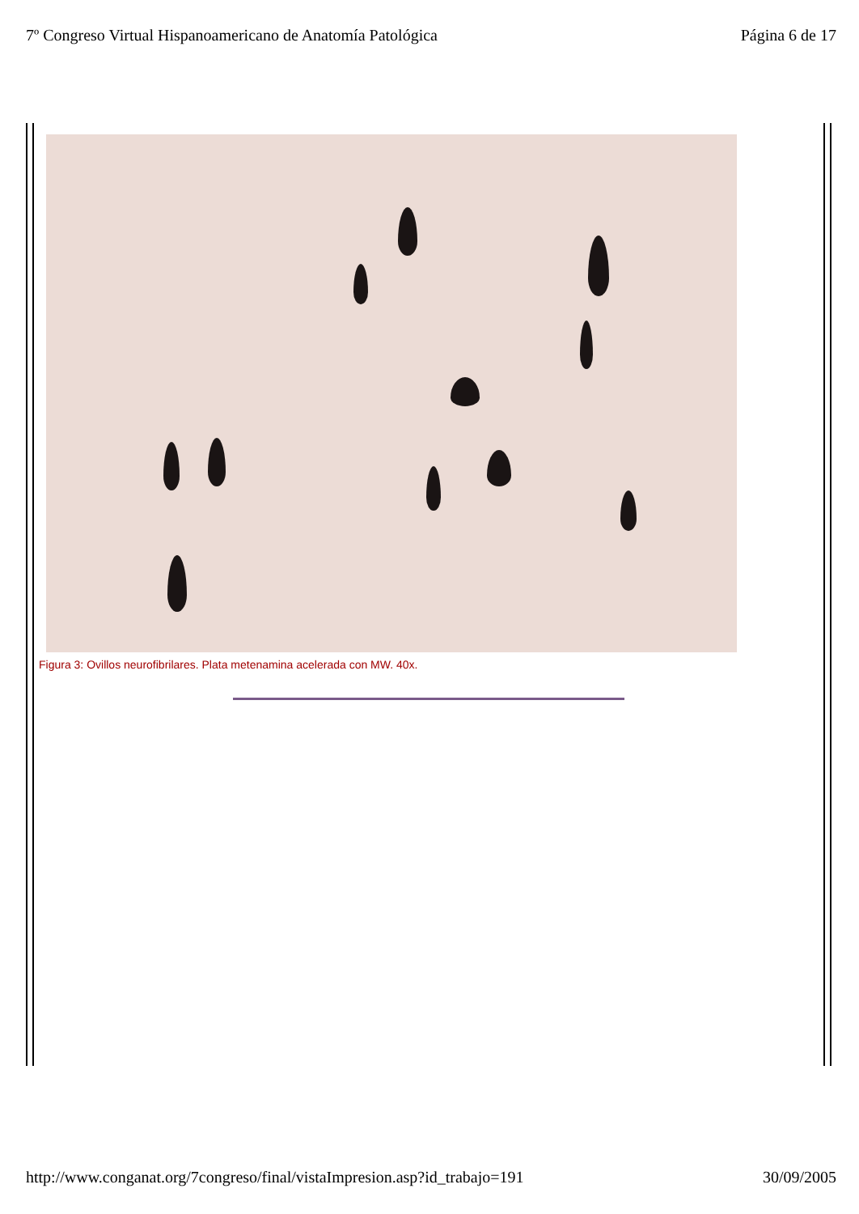7º Congreso Virtual Hispanoamericano de Anatomía Patológica Página 6 de 17
Figura 3: Ovillos neurofibrilares. Plata metenamina acelerada con MW. 40x.
http://www.conganat.org/7congreso/final/vistaImpresion.asp?id_trabajo=191 30/09/2005